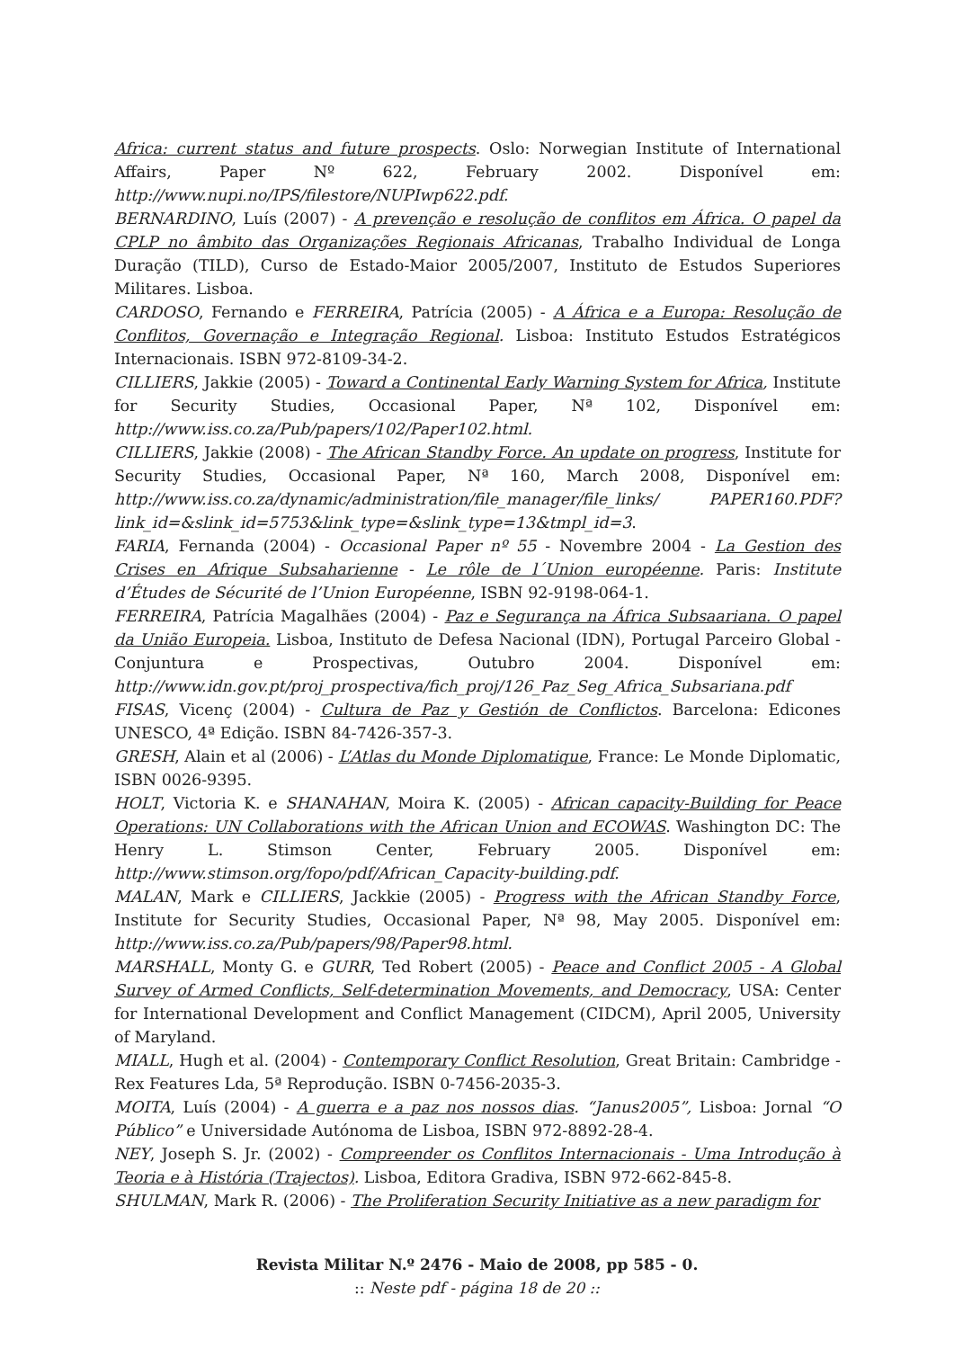Africa: current status and future prospects. Oslo: Norwegian Institute of International Affairs, Paper Nº 622, February 2002. Disponível em: http://www.nupi.no/IPS/filestore/NUPIwp622.pdf.
BERNARDINO, Luís (2007) - A prevenção e resolução de conflitos em África. O papel da CPLP no âmbito das Organizações Regionais Africanas, Trabalho Individual de Longa Duração (TILD), Curso de Estado-Maior 2005/2007, Instituto de Estudos Superiores Militares. Lisboa.
CARDOSO, Fernando e FERREIRA, Patrícia (2005) - A África e a Europa: Resolução de Conflitos, Governação e Integração Regional. Lisboa: Instituto Estudos Estratégicos Internacionais. ISBN 972-8109-34-2.
CILLIERS, Jakkie (2005) - Toward a Continental Early Warning System for Africa, Institute for Security Studies, Occasional Paper, Nª 102, Disponível em: http://www.iss.co.za/Pub/papers/102/Paper102.html.
CILLIERS, Jakkie (2008) - The African Standby Force. An update on progress, Institute for Security Studies, Occasional Paper, Nª 160, March 2008, Disponível em: http://www.iss.co.za/dynamic/administration/file_manager/file_links/ PAPER160.PDF?link_id=&slink_id=5753&link_type=&slink_type=13&tmpl_id=3.
FARIA, Fernanda (2004) - Occasional Paper nº 55 - Novembre 2004 - La Gestion des Crises en Afrique Subsaharienne - Le rôle de l´Union européenne. Paris: Institute d’Études de Sécurité de l’Union Européenne, ISBN 92-9198-064-1.
FERREIRA, Patrícia Magalhães (2004) - Paz e Segurança na África Subsaariana. O papel da União Europeia. Lisboa, Instituto de Defesa Nacional (IDN), Portugal Parceiro Global - Conjuntura e Prospectivas, Outubro 2004. Disponível em: http://www.idn.gov.pt/proj_prospectiva/fich_proj/126_Paz_Seg_Africa_Subsariana.pdf
FISAS, Vicenç (2004) - Cultura de Paz y Gestión de Conflictos. Barcelona: Edicones UNESCO, 4ª Edição. ISBN 84-7426-357-3.
GRESH, Alain et al (2006) - L’Atlas du Monde Diplomatique, France: Le Monde Diplomatic, ISBN 0026-9395.
HOLT, Victoria K. e SHANAHAN, Moira K. (2005) - African capacity-Building for Peace Operations: UN Collaborations with the African Union and ECOWAS. Washington DC: The Henry L. Stimson Center, February 2005. Disponível em: http://www.stimson.org/fopo/pdf/African_Capacity-building.pdf.
MALAN, Mark e CILLIERS, Jackkie (2005) - Progress with the African Standby Force, Institute for Security Studies, Occasional Paper, Nª 98, May 2005. Disponível em: http://www.iss.co.za/Pub/papers/98/Paper98.html.
MARSHALL, Monty G. e GURR, Ted Robert (2005) - Peace and Conflict 2005 - A Global Survey of Armed Conflicts, Self-determination Movements, and Democracy, USA: Center for International Development and Conflict Management (CIDCM), April 2005, University of Maryland.
MIALL, Hugh et al. (2004) - Contemporary Conflict Resolution, Great Britain: Cambridge - Rex Features Lda, 5ª Reprodução. ISBN 0-7456-2035-3.
MOITA, Luís (2004) - A guerra e a paz nos nossos dias. “Janus2005”, Lisboa: Jornal “O Público” e Universidade Autónoma de Lisboa, ISBN 972-8892-28-4.
NEY, Joseph S. Jr. (2002) - Compreender os Conflitos Internacionais - Uma Introdução à Teoria e à História (Trajectos). Lisboa, Editora Gradiva, ISBN 972-662-845-8.
SHULMAN, Mark R. (2006) - The Proliferation Security Initiative as a new paradigm for
Revista Militar N.º 2476 - Maio de 2008, pp 585 - 0.
:: Neste pdf - página 18 de 20 ::